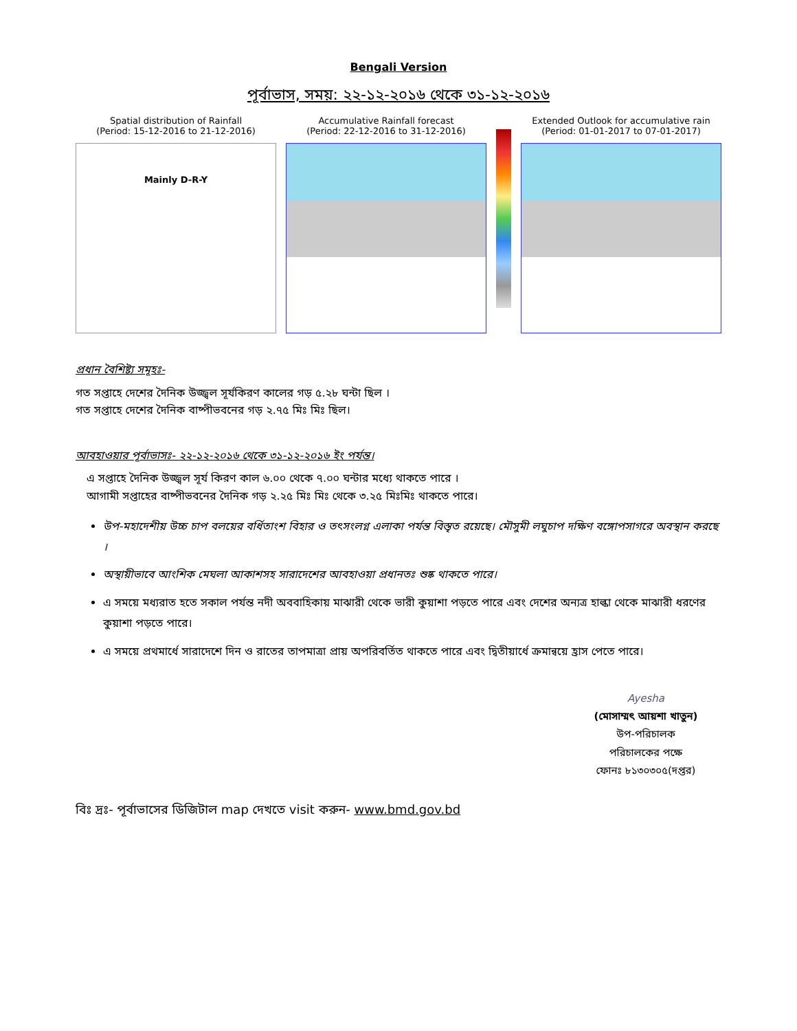Bengali Version
পূর্বাভাস, সময়: ২২-১২-২০১৬ থেকে ৩১-১২-২০১৬
Spatial distribution of Rainfall
(Period: 15-12-2016 to 21-12-2016)
Mainly D-R-Y
Accumulative Rainfall forecast
(Period: 22-12-2016 to 31-12-2016)
Extended Outlook for accumulative rain
(Period: 01-01-2017 to 07-01-2017)
প্রধান বৈশিষ্ট্য সমূহঃ-
গত সপ্তাহে দেশের দৈনিক উজ্জ্বল সূর্যকিরণ কালের গড় ৫.২৮ ঘন্টা ছিল ।
গত সপ্তাহে দেশের দৈনিক বাষ্পীভবনের গড় ২.৭৫ মিঃ মিঃ ছিল।
আবহাওয়ার পূর্বাভাসঃ- ২২-১২-২০১৬ থেকে ৩১-১২-২০১৬ ইং পর্যন্ত।
এ সপ্তাহে দৈনিক উজ্জ্বল সূর্য কিরণ কাল ৬.০০ থেকে ৭.০০ ঘন্টার মধ্যে থাকতে পারে ।
আগামী সপ্তাহের বাষ্পীভবনের দৈনিক গড় ২.২৫ মিঃ মিঃ থেকে ৩.২৫ মিঃমিঃ থাকতে পারে।
উপ-মহাদেশীয় উচ্চ চাপ বলয়ের বর্ধিতাংশ বিহার ও তৎসংলগ্ন এলাকা পর্যন্ত বিস্তৃত রয়েছে। মৌসুমী লঘুচাপ দক্ষিণ বঙ্গোপসাগরে অবস্থান করছে ।
অস্থায়ীভাবে আংশিক মেঘলা আকাশসহ সারাদেশের আবহাওয়া প্রধানতঃ শুষ্ক থাকতে পারে।
এ সময়ে মধ্যরাত হতে সকাল পর্যন্ত নদী অববাহিকায় মাঝারী থেকে ভারী কুয়াশা পড়তে পারে এবং দেশের অন্যত্র হাল্কা থেকে মাঝারী ধরণের কুয়াশা পড়তে পারে।
এ সময়ে প্রথমার্ধে সারাদেশে দিন ও রাতের তাপমাত্রা প্রায় অপরিবর্তিত থাকতে পারে এবং দ্বিতীয়ার্ধে ক্রমান্বয়ে হ্রাস পেতে পারে।
Ayesha
(মোসাম্মৎ আয়শা খাতুন)
উপ-পরিচালক
পরিচালকের পক্ষে
ফোনঃ ৮১৩০৩০৫(দপ্তর)
বিঃ দ্রঃ- পূর্বাভাসের ডিজিটাল map দেখতে visit করুন- www.bmd.gov.bd